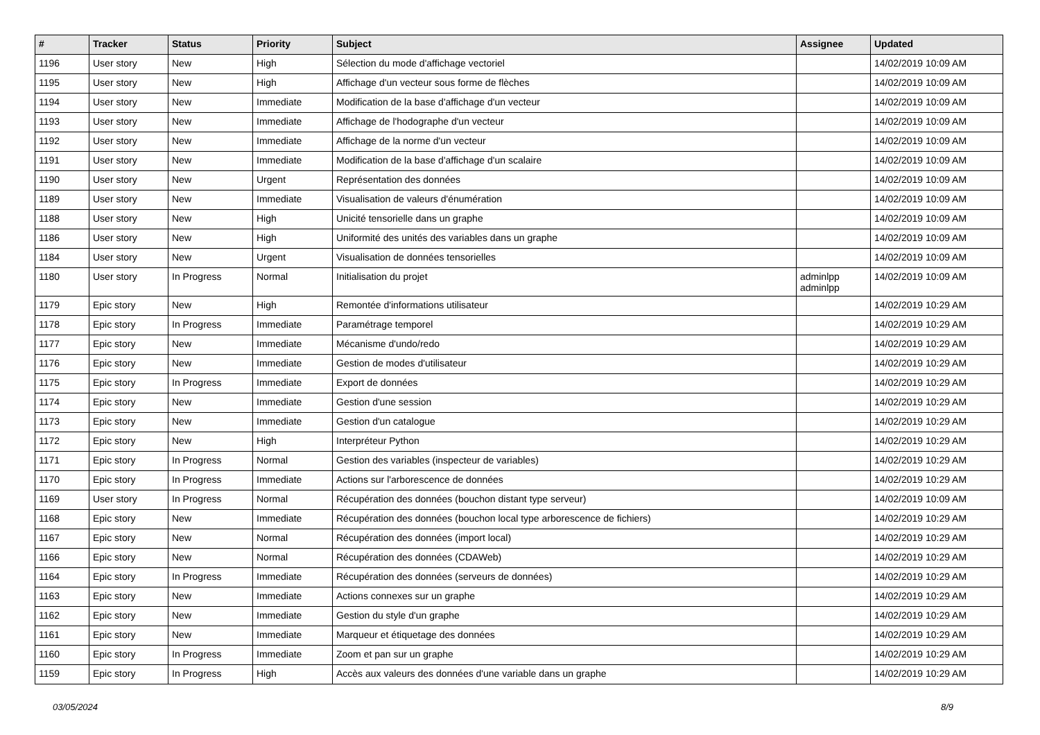| # | Tracker | Status | Priority | Subject | Assignee | Updated |
| --- | --- | --- | --- | --- | --- | --- |
| 1196 | User story | New | High | Sélection du mode d'affichage vectoriel | | 14/02/2019 10:09 AM |
| 1195 | User story | New | High | Affichage d'un vecteur sous forme de flèches | | 14/02/2019 10:09 AM |
| 1194 | User story | New | Immediate | Modification de la base d'affichage d'un vecteur | | 14/02/2019 10:09 AM |
| 1193 | User story | New | Immediate | Affichage de l'hodographe d'un vecteur | | 14/02/2019 10:09 AM |
| 1192 | User story | New | Immediate | Affichage de la norme d'un vecteur | | 14/02/2019 10:09 AM |
| 1191 | User story | New | Immediate | Modification de la base d'affichage d'un scalaire | | 14/02/2019 10:09 AM |
| 1190 | User story | New | Urgent | Représentation des données | | 14/02/2019 10:09 AM |
| 1189 | User story | New | Immediate | Visualisation de valeurs d'énumération | | 14/02/2019 10:09 AM |
| 1188 | User story | New | High | Unicité tensorielle dans un graphe | | 14/02/2019 10:09 AM |
| 1186 | User story | New | High | Uniformité des unités des variables dans un graphe | | 14/02/2019 10:09 AM |
| 1184 | User story | New | Urgent | Visualisation de données tensorielles | | 14/02/2019 10:09 AM |
| 1180 | User story | In Progress | Normal | Initialisation du projet | adminlpp adminlpp | 14/02/2019 10:09 AM |
| 1179 | Epic story | New | High | Remontée d'informations utilisateur | | 14/02/2019 10:29 AM |
| 1178 | Epic story | In Progress | Immediate | Paramétrage temporel | | 14/02/2019 10:29 AM |
| 1177 | Epic story | New | Immediate | Mécanisme d'undo/redo | | 14/02/2019 10:29 AM |
| 1176 | Epic story | New | Immediate | Gestion de modes d'utilisateur | | 14/02/2019 10:29 AM |
| 1175 | Epic story | In Progress | Immediate | Export de données | | 14/02/2019 10:29 AM |
| 1174 | Epic story | New | Immediate | Gestion d'une session | | 14/02/2019 10:29 AM |
| 1173 | Epic story | New | Immediate | Gestion d'un catalogue | | 14/02/2019 10:29 AM |
| 1172 | Epic story | New | High | Interpréteur Python | | 14/02/2019 10:29 AM |
| 1171 | Epic story | In Progress | Normal | Gestion des variables (inspecteur de variables) | | 14/02/2019 10:29 AM |
| 1170 | Epic story | In Progress | Immediate | Actions sur l'arborescence de données | | 14/02/2019 10:29 AM |
| 1169 | User story | In Progress | Normal | Récupération des données (bouchon distant type serveur) | | 14/02/2019 10:09 AM |
| 1168 | Epic story | New | Immediate | Récupération des données (bouchon local type arborescence de fichiers) | | 14/02/2019 10:29 AM |
| 1167 | Epic story | New | Normal | Récupération des données (import local) | | 14/02/2019 10:29 AM |
| 1166 | Epic story | New | Normal | Récupération des données (CDAWeb) | | 14/02/2019 10:29 AM |
| 1164 | Epic story | In Progress | Immediate | Récupération des données (serveurs de données) | | 14/02/2019 10:29 AM |
| 1163 | Epic story | New | Immediate | Actions connexes sur un graphe | | 14/02/2019 10:29 AM |
| 1162 | Epic story | New | Immediate | Gestion du style d'un graphe | | 14/02/2019 10:29 AM |
| 1161 | Epic story | New | Immediate | Marqueur et étiquetage des données | | 14/02/2019 10:29 AM |
| 1160 | Epic story | In Progress | Immediate | Zoom et pan sur un graphe | | 14/02/2019 10:29 AM |
| 1159 | Epic story | In Progress | High | Accès aux valeurs des données d'une variable dans un graphe | | 14/02/2019 10:29 AM |
03/05/2024 8/9